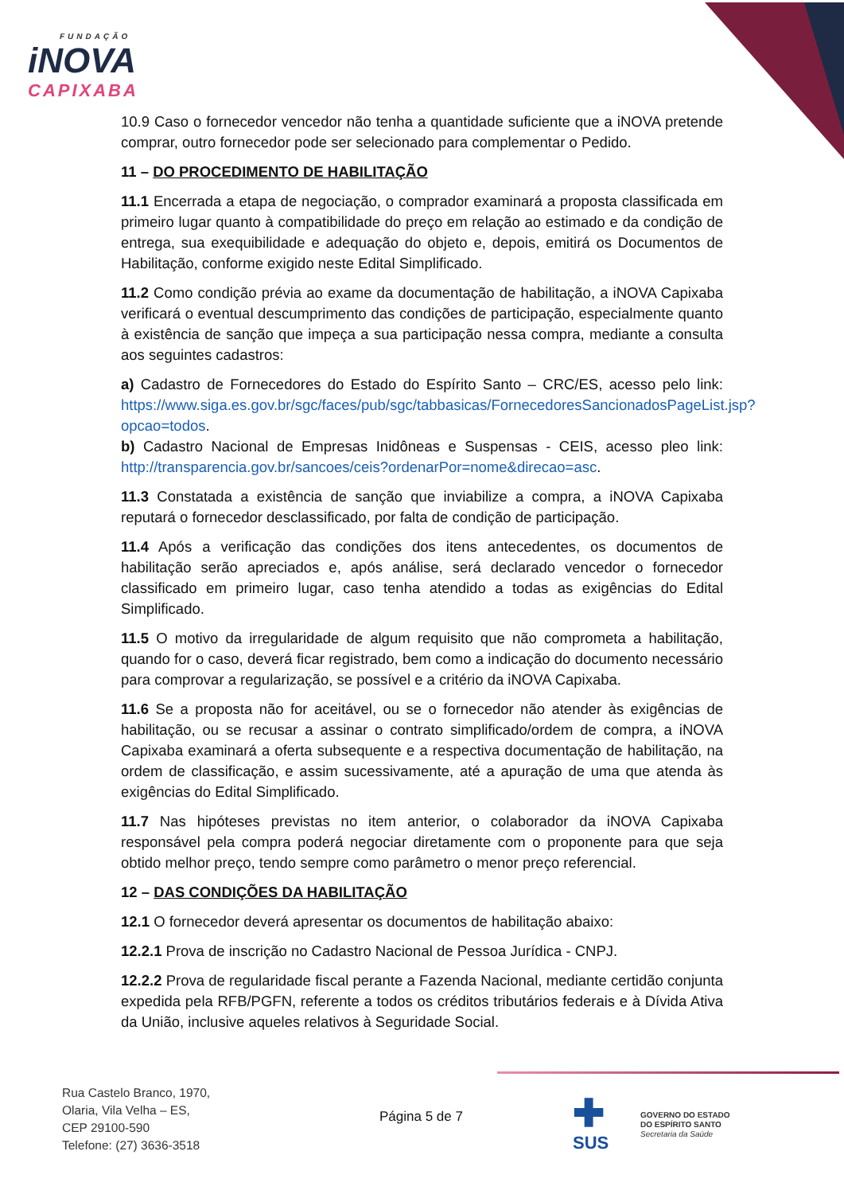FUNDAÇÃO
iNOVA
CAPIXABA
10.9 Caso o fornecedor vencedor não tenha a quantidade suficiente que a iNOVA pretende comprar, outro fornecedor pode ser selecionado para complementar o Pedido.
11 – DO PROCEDIMENTO DE HABILITAÇÃO
11.1 Encerrada a etapa de negociação, o comprador examinará a proposta classificada em primeiro lugar quanto à compatibilidade do preço em relação ao estimado e da condição de entrega, sua exequibilidade e adequação do objeto e, depois, emitirá os Documentos de Habilitação, conforme exigido neste Edital Simplificado.
11.2 Como condição prévia ao exame da documentação de habilitação, a iNOVA Capixaba verificará o eventual descumprimento das condições de participação, especialmente quanto à existência de sanção que impeça a sua participação nessa compra, mediante a consulta aos seguintes cadastros:
a) Cadastro de Fornecedores do Estado do Espírito Santo – CRC/ES, acesso pelo link: https://www.siga.es.gov.br/sgc/faces/pub/sgc/tabbasicas/FornecedoresSancionadosPageList.jsp?opcao=todos.
b) Cadastro Nacional de Empresas Inidôneas e Suspensas - CEIS, acesso pleo link: http://transparencia.gov.br/sancoes/ceis?ordenarPor=nome&direcao=asc.
11.3 Constatada a existência de sanção que inviabilize a compra, a iNOVA Capixaba reputará o fornecedor desclassificado, por falta de condição de participação.
11.4 Após a verificação das condições dos itens antecedentes, os documentos de habilitação serão apreciados e, após análise, será declarado vencedor o fornecedor classificado em primeiro lugar, caso tenha atendido a todas as exigências do Edital Simplificado.
11.5 O motivo da irregularidade de algum requisito que não comprometa a habilitação, quando for o caso, deverá ficar registrado, bem como a indicação do documento necessário para comprovar a regularização, se possível e a critério da iNOVA Capixaba.
11.6 Se a proposta não for aceitável, ou se o fornecedor não atender às exigências de habilitação, ou se recusar a assinar o contrato simplificado/ordem de compra, a iNOVA Capixaba examinará a oferta subsequente e a respectiva documentação de habilitação, na ordem de classificação, e assim sucessivamente, até a apuração de uma que atenda às exigências do Edital Simplificado.
11.7 Nas hipóteses previstas no item anterior, o colaborador da iNOVA Capixaba responsável pela compra poderá negociar diretamente com o proponente para que seja obtido melhor preço, tendo sempre como parâmetro o menor preço referencial.
12 – DAS CONDIÇÕES DA HABILITAÇÃO
12.1 O fornecedor deverá apresentar os documentos de habilitação abaixo:
12.2.1 Prova de inscrição no Cadastro Nacional de Pessoa Jurídica - CNPJ.
12.2.2 Prova de regularidade fiscal perante a Fazenda Nacional, mediante certidão conjunta expedida pela RFB/PGFN, referente a todos os créditos tributários federais e à Dívida Ativa da União, inclusive aqueles relativos à Seguridade Social.
Rua Castelo Branco, 1970,
Olaria, Vila Velha – ES,
CEP 29100-590
Telefone: (27) 3636-3518
Página 5 de 7
✚
SUS
GOVERNO DO ESTADO
DO ESPÍRITO SANTO
Secretaria da Saúde